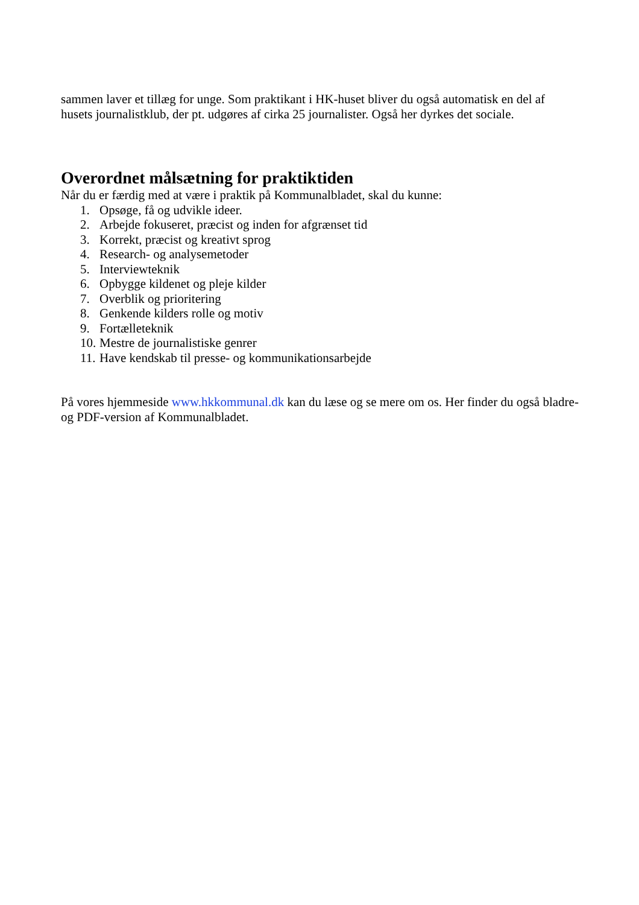sammen laver et tillæg for unge. Som praktikant i HK-huset bliver du også automatisk en del af husets journalistklub, der pt. udgøres af cirka 25 journalister. Også her dyrkes det sociale.
Overordnet målsætning for praktiktiden
Når du er færdig med at være i praktik på Kommunalbladet, skal du kunne:
1. Opsøge, få og udvikle ideer.
2. Arbejde fokuseret, præcist og inden for afgrænset tid
3. Korrekt, præcist og kreativt sprog
4. Research- og analysemetoder
5. Interviewteknik
6. Opbygge kildenet og pleje kilder
7. Overblik og prioritering
8. Genkende kilders rolle og motiv
9. Fortælleteknik
10. Mestre de journalistiske genrer
11. Have kendskab til presse- og kommunikationsarbejde
På vores hjemmeside www.hkkommunal.dk kan du læse og se mere om os. Her finder du også bladre- og PDF-version af Kommunalbladet.